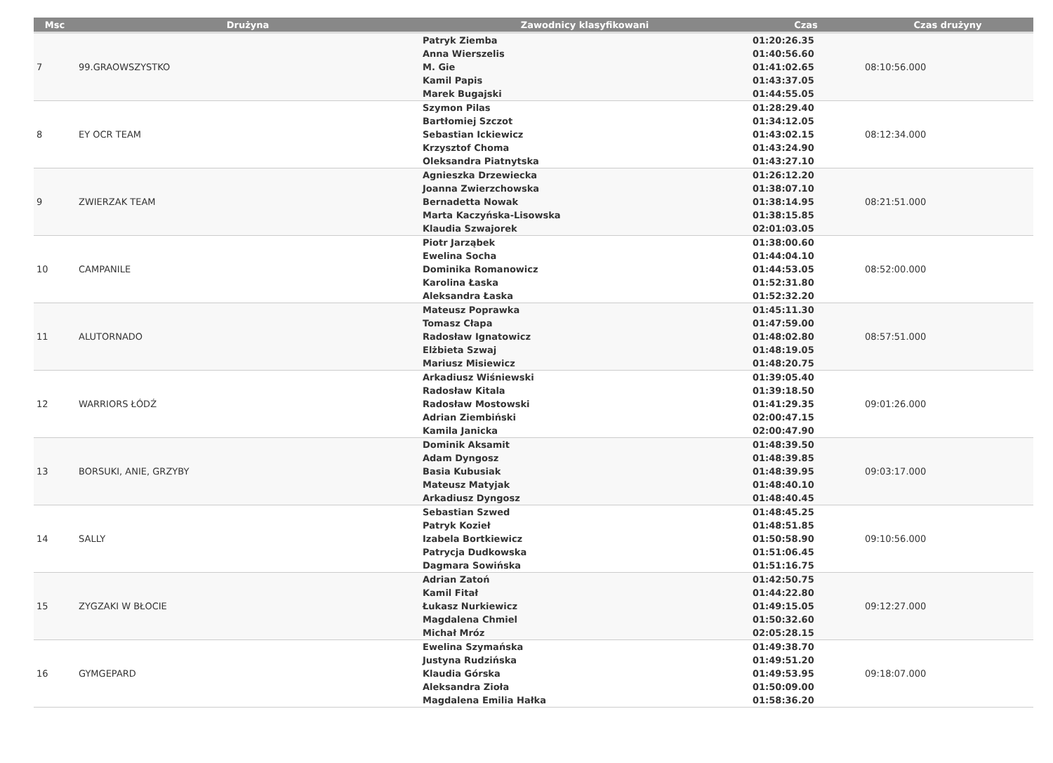| Msc | Drużyna | Zawodnicy klasyfikowani | Czas | Czas drużyny |
| --- | --- | --- | --- | --- |
| 7 | 99.GRAOWSZYSTKO | Patryk Ziemba Anna Wierszelis M. Gie Kamil Papis Marek Bugajski | 01:20:26.35 01:40:56.60 01:41:02.65 01:43:37.05 01:44:55.05 | 08:10:56.000 |
| 8 | EY OCR TEAM | Szymon Pilas Bartłomiej Szczot Sebastian Ickiewicz Krzysztof Choma Oleksandra Piatnytska | 01:28:29.40 01:34:12.05 01:43:02.15 01:43:24.90 01:43:27.10 | 08:12:34.000 |
| 9 | ZWIERZAK TEAM | Agnieszka Drzewiecka Joanna Zwierzchowska Bernadetta Nowak Marta Kaczyńska-Lisowska Klaudia Szwajorek | 01:26:12.20 01:38:07.10 01:38:14.95 01:38:15.85 02:01:03.05 | 08:21:51.000 |
| 10 | CAMPANILE | Piotr Jarząbek Ewelina Socha Dominika Romanowicz Karolina Łaska Aleksandra Łaska | 01:38:00.60 01:44:04.10 01:44:53.05 01:52:31.80 01:52:32.20 | 08:52:00.000 |
| 11 | ALUTORNADO | Mateusz Poprawka Tomasz Cłapa Radosław Ignatowicz Elżbieta Szwaj Mariusz Misiewicz | 01:45:11.30 01:47:59.00 01:48:02.80 01:48:19.05 01:48:20.75 | 08:57:51.000 |
| 12 | WARRIORS ŁÓDŹ | Arkadiusz Wiśniewski Radosław Kitala Radosław Mostowski Adrian Ziembiński Kamila Janicka | 01:39:05.40 01:39:18.50 01:41:29.35 02:00:47.15 02:00:47.90 | 09:01:26.000 |
| 13 | BORSUKI, ANIE, GRZYBY | Dominik Aksamit Adam Dyngosz Basia Kubusiak Mateusz Matyjak Arkadiusz Dyngosz | 01:48:39.50 01:48:39.85 01:48:39.95 01:48:40.10 01:48:40.45 | 09:03:17.000 |
| 14 | SALLY | Sebastian Szwed Patryk Kozieł Izabela Bortkiewicz Patrycja Dudkowska Dagmara Sowińska | 01:48:45.25 01:48:51.85 01:50:58.90 01:51:06.45 01:51:16.75 | 09:10:56.000 |
| 15 | ZYGZAKI W BŁOCIE | Adrian Zatoń Kamil Fitał Łukasz Nurkiewicz Magdalena Chmiel Michał Mróz | 01:42:50.75 01:44:22.80 01:49:15.05 01:50:32.60 02:05:28.15 | 09:12:27.000 |
| 16 | GYMGEPARD | Ewelina Szymańska Justyna Rudzińska Klaudia Górska Aleksandra Zioła Magdalena Emilia Hałka | 01:49:38.70 01:49:51.20 01:49:53.95 01:50:09.00 01:58:36.20 | 09:18:07.000 |